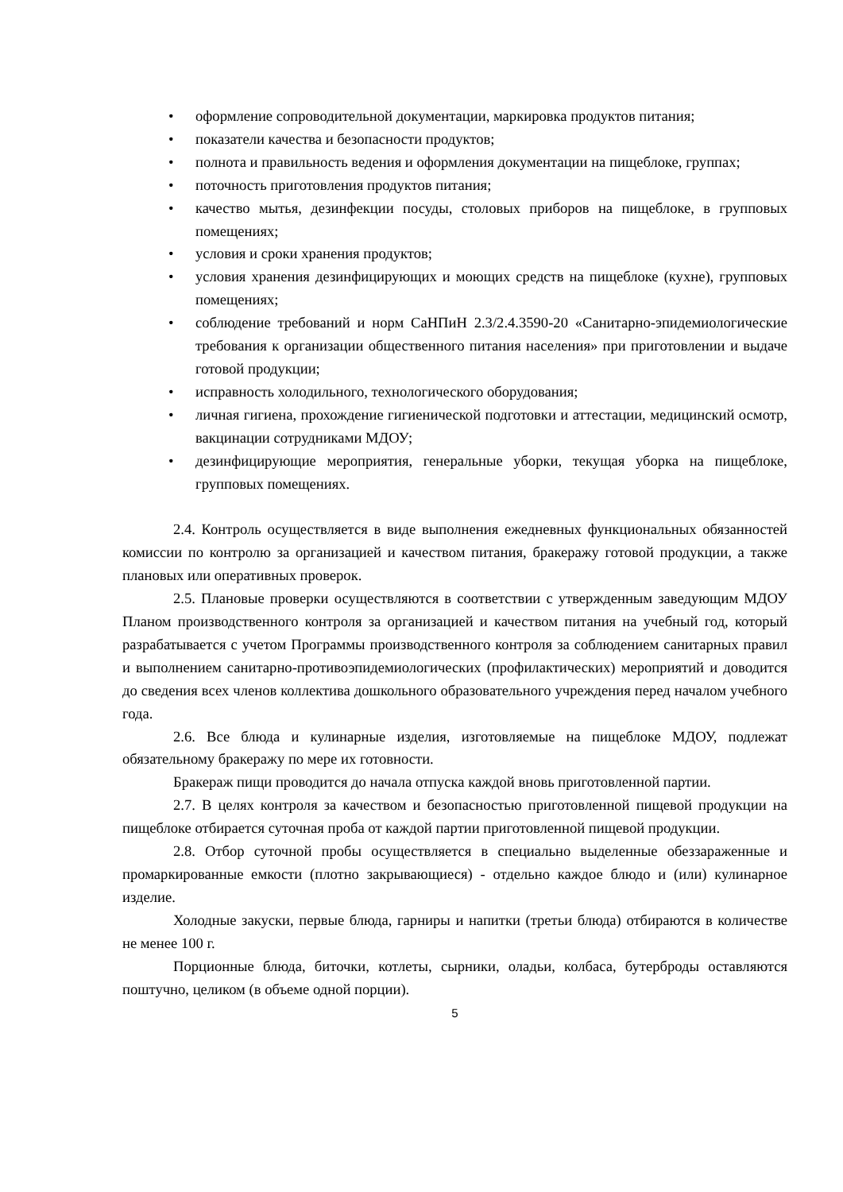• оформление сопроводительной документации, маркировка продуктов питания;
• показатели качества и безопасности продуктов;
• полнота и правильность ведения и оформления документации на пищеблоке, группах;
• поточность приготовления продуктов питания;
• качество мытья, дезинфекции посуды, столовых приборов на пищеблоке, в групповых помещениях;
• условия и сроки хранения продуктов;
• условия хранения дезинфицирующих и моющих средств на пищеблоке (кухне), групповых помещениях;
• соблюдение требований и норм СаНПиН 2.3/2.4.3590-20 «Санитарно-эпидемиологические требования к организации общественного питания населения» при приготовлении и выдаче готовой продукции;
• исправность холодильного, технологического оборудования;
• личная гигиена, прохождение гигиенической подготовки и аттестации, медицинский осмотр, вакцинации сотрудниками МДОУ;
• дезинфицирующие мероприятия, генеральные уборки, текущая уборка на пищеблоке, групповых помещениях.
2.4. Контроль осуществляется в виде выполнения ежедневных функциональных обязанностей комиссии по контролю за организацией и качеством питания, бракеражу готовой продукции, а также плановых или оперативных проверок.
2.5. Плановые проверки осуществляются в соответствии с утвержденным заведующим МДОУ Планом производственного контроля за организацией и качеством питания на учебный год, который разрабатывается с учетом Программы производственного контроля за соблюдением санитарных правил и выполнением санитарно-противоэпидемиологических (профилактических) мероприятий и доводится до сведения всех членов коллектива дошкольного образовательного учреждения перед началом учебного года.
2.6. Все блюда и кулинарные изделия, изготовляемые на пищеблоке МДОУ, подлежат обязательному бракеражу по мере их готовности.
Бракераж пищи проводится до начала отпуска каждой вновь приготовленной партии.
2.7. В целях контроля за качеством и безопасностью приготовленной пищевой продукции на пищеблоке отбирается суточная проба от каждой партии приготовленной пищевой продукции.
2.8. Отбор суточной пробы осуществляется в специально выделенные обеззараженные и промаркированные емкости (плотно закрывающиеся) - отдельно каждое блюдо и (или) кулинарное изделие.
Холодные закуски, первые блюда, гарниры и напитки (третьи блюда) отбираются в количестве не менее 100 г.
Порционные блюда, биточки, котлеты, сырники, оладьи, колбаса, бутерброды оставляются поштучно, целиком (в объеме одной порции).
5